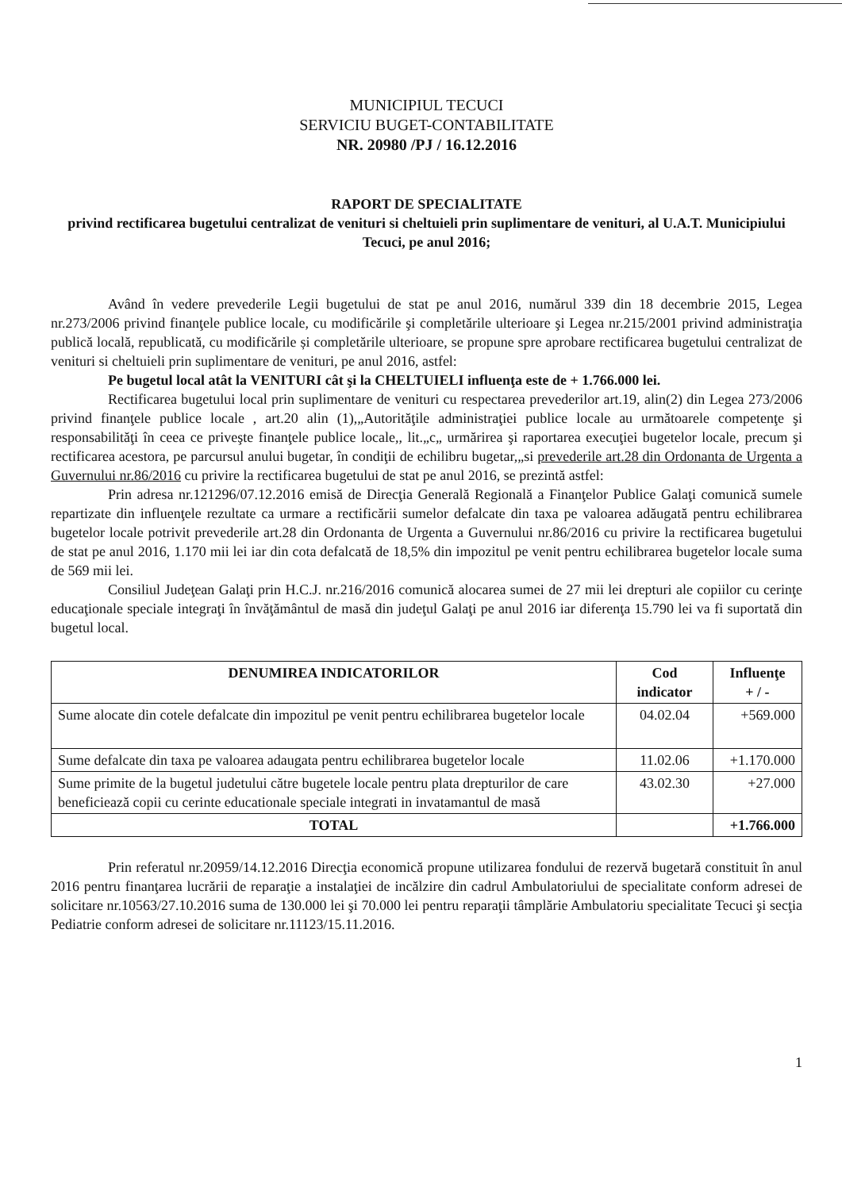MUNICIPIUL TECUCI
SERVICIU BUGET-CONTABILITATE
NR. 20980 /PJ / 16.12.2016
RAPORT DE SPECIALITATE
privind rectificarea bugetului centralizat de venituri si cheltuieli prin suplimentare de venituri, al U.A.T. Municipiului Tecuci, pe anul 2016;
Având în vedere prevederile Legii bugetului de stat pe anul 2016, numărul 339 din 18 decembrie 2015, Legea nr.273/2006 privind finanţele publice locale, cu modificările şi completările ulterioare şi Legea nr.215/2001 privind administraţia publică locală, republicată, cu modificările și completările ulterioare, se propune spre aprobare rectificarea bugetului centralizat de venituri si cheltuieli prin suplimentare de venituri, pe anul 2016, astfel:
Pe bugetul local atât la VENITURI cât şi la CHELTUIELI influenţa este de + 1.766.000 lei.
Rectificarea bugetului local prin suplimentare de venituri cu respectarea prevederilor art.19, alin(2) din Legea 273/2006 privind finanţele publice locale , art.20 alin (1),„Autorităţile administraţiei publice locale au următoarele competenţe şi responsabilităţi în ceea ce priveşte finanţele publice locale,, lit.„c„ urmărirea şi raportarea execuţiei bugetelor locale, precum şi rectificarea acestora, pe parcursul anului bugetar, în condiţii de echilibru bugetar,„si prevederile art.28 din Ordonanta de Urgenta a Guvernului nr.86/2016 cu privire la rectificarea bugetului de stat pe anul 2016, se prezintă astfel:
Prin adresa nr.121296/07.12.2016 emisă de Direcţia Generală Regională a Finanţelor Publice Galaţi comunică sumele repartizate din influenţele rezultate ca urmare a rectificării sumelor defalcate din taxa pe valoarea adăugată pentru echilibrarea bugetelor locale potrivit prevederile art.28 din Ordonanta de Urgenta a Guvernului nr.86/2016 cu privire la rectificarea bugetului de stat pe anul 2016, 1.170 mii lei iar din cota defalcată de 18,5% din impozitul pe venit pentru echilibrarea bugetelor locale suma de 569 mii lei.
Consiliul Judeţean Galaţi prin H.C.J. nr.216/2016 comunică alocarea sumei de 27 mii lei drepturi ale copiilor cu cerinţe educaţionale speciale integraţi în învăţământul de masă din judeţul Galaţi pe anul 2016 iar diferenţa 15.790 lei va fi suportată din bugetul local.
| DENUMIREA INDICATORILOR | Cod indicator | Influenţe + / - |
| --- | --- | --- |
| Sume alocate din cotele defalcate din impozitul pe venit pentru echilibrarea bugetelor locale | 04.02.04 | +569.000 |
| Sume defalcate din taxa pe valoarea adaugata pentru echilibrarea bugetelor locale | 11.02.06 | +1.170.000 |
| Sume primite de la bugetul judetului către bugetele locale pentru plata drepturilor de care beneficiează copii cu cerinte educationale speciale integrati in invatamantul de masă | 43.02.30 | +27.000 |
| TOTAL | | +1.766.000 |
Prin referatul nr.20959/14.12.2016 Direcţia economică propune utilizarea fondului de rezervă bugetară constituit în anul 2016 pentru finanţarea lucrării de reparaţie a instalaţiei de incălzire din cadrul Ambulatoriului de specialitate conform adresei de solicitare nr.10563/27.10.2016 suma de 130.000 lei şi 70.000 lei pentru reparaţii tâmplărie Ambulatoriu specialitate Tecuci şi secţia Pediatrie conform adresei de solicitare nr.11123/15.11.2016.
1